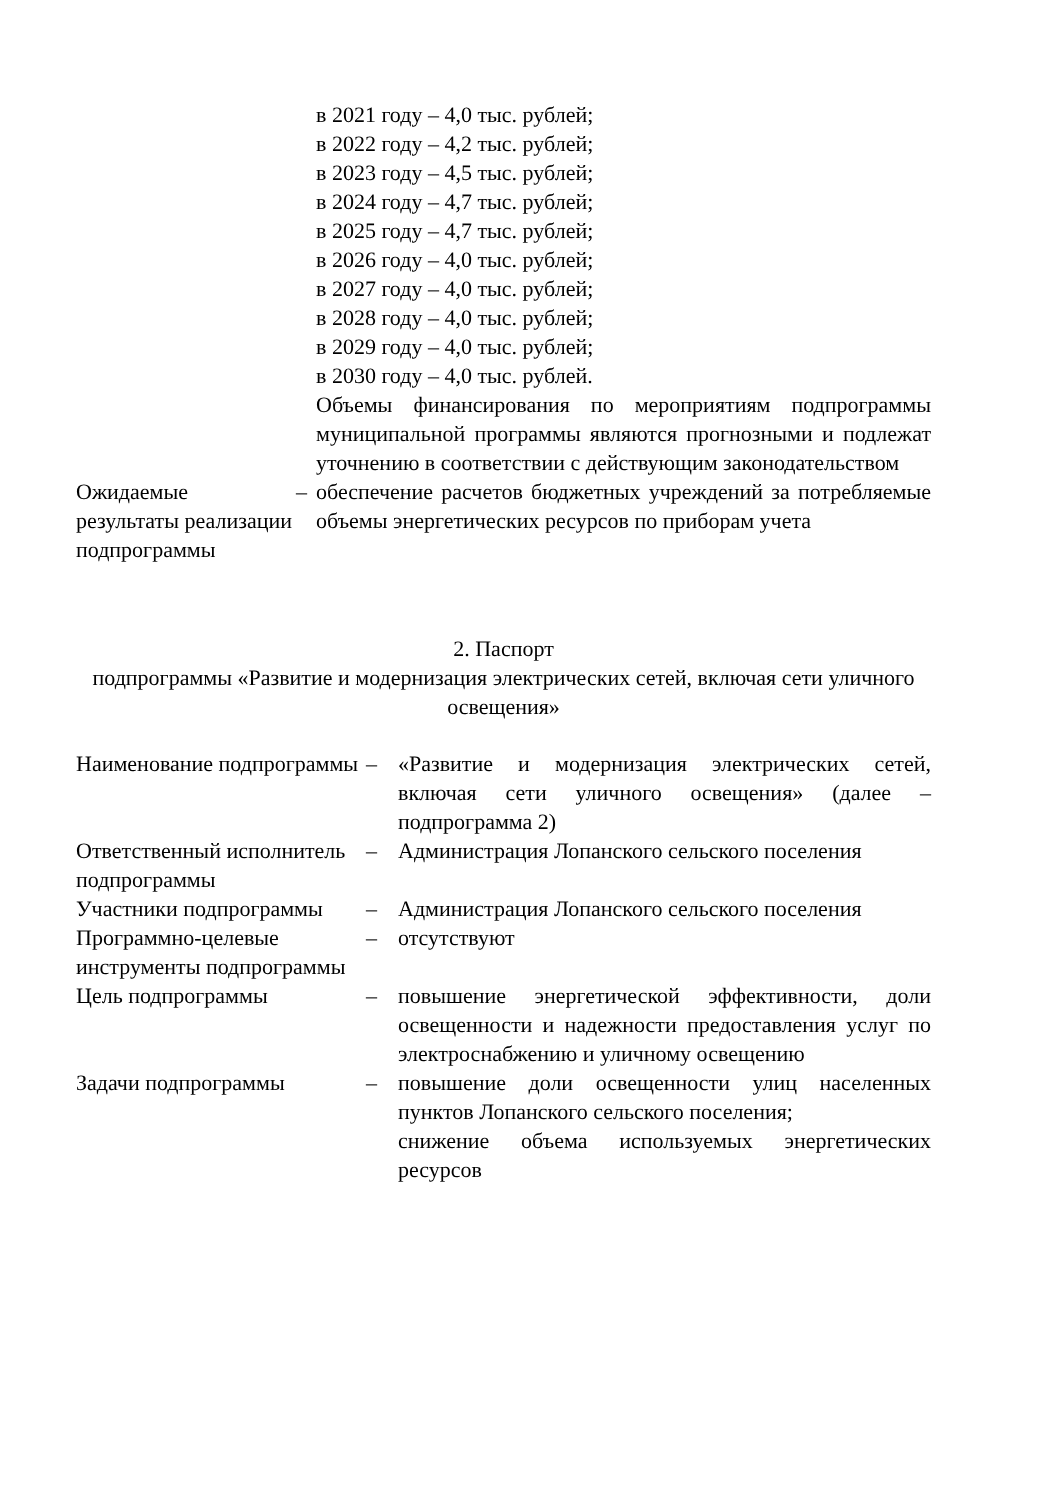| | | в 2021 году – 4,0 тыс. рублей; в 2022 году – 4,2 тыс. рублей; в 2023 году – 4,5 тыс. рублей; в 2024 году – 4,7 тыс. рублей; в 2025 году – 4,7 тыс. рублей; в 2026 году – 4,0 тыс. рублей; в 2027 году – 4,0 тыс. рублей; в 2028 году – 4,0 тыс. рублей; в 2029 году – 4,0 тыс. рублей; в 2030 году – 4,0 тыс. рублей. Объемы финансирования по мероприятиям подпрограммы муниципальной программы являются прогнозными и подлежат уточнению в соответствии с действующим законодательством |
| Ожидаемые результаты реализации подпрограммы | – | обеспечение расчетов бюджетных учреждений за потребляемые объемы энергетических ресурсов по приборам учета |
2. Паспорт
подпрограммы «Развитие и модернизация электрических сетей, включая сети уличного освещения»
| Наименование подпрограммы | – | «Развитие и модернизация электрических сетей, включая сети уличного освещения» (далее – подпрограмма 2) |
| Ответственный исполнитель подпрограммы | – | Администрация Лопанского сельского поселения |
| Участники подпрограммы | – | Администрация Лопанского сельского поселения |
| Программно-целевые инструменты подпрограммы | – | отсутствуют |
| Цель подпрограммы | – | повышение энергетической эффективности, доли освещенности и надежности предоставления услуг по электроснабжению и уличному освещению |
| Задачи подпрограммы | – | повышение доли освещенности улиц населенных пунктов Лопанского сельского поселения; снижение объема используемых энергетических ресурсов |